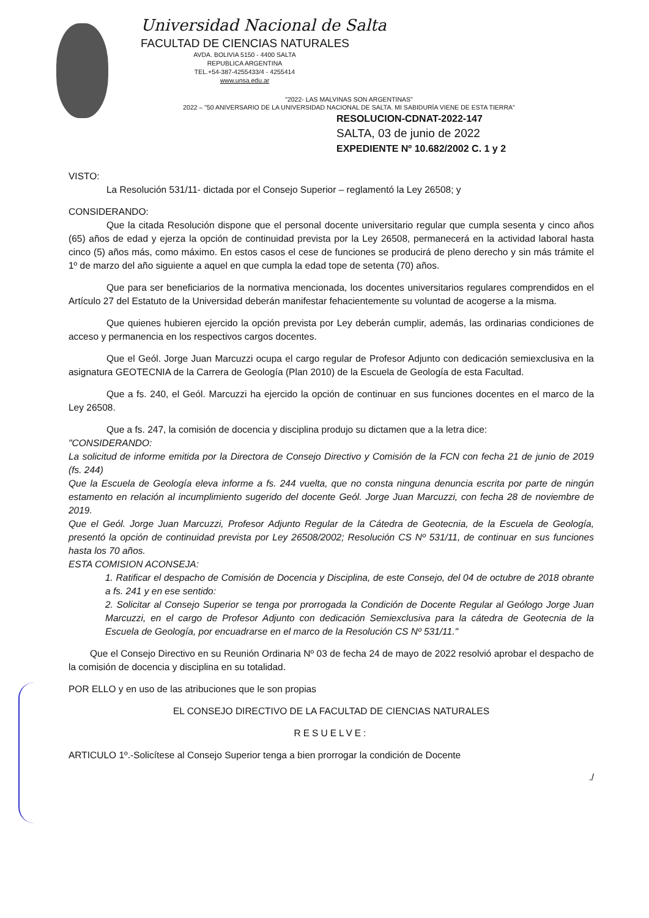Universidad Nacional de Salta
FACULTAD DE CIENCIAS NATURALES
AVDA. BOLIVIA 5150 - 4400 SALTA
REPUBLICA ARGENTINA
TEL.+54-387-4255433/4 - 4255414
www.unsa.edu.ar
"2022- LAS MALVINAS SON ARGENTINAS"
2022 – "50 ANIVERSARIO DE LA UNIVERSIDAD NACIONAL DE SALTA. MI SABIDURÍA VIENE DE ESTA TIERRA"
RESOLUCION-CDNAT-2022-147
SALTA, 03 de junio de 2022
EXPEDIENTE Nº 10.682/2002 C. 1 y 2
VISTO:
La Resolución 531/11- dictada por el Consejo Superior – reglamentó la Ley 26508; y
CONSIDERANDO:
Que la citada Resolución dispone que el personal docente universitario regular que cumpla sesenta y cinco años (65) años de edad y ejerza la opción de continuidad prevista por la Ley 26508, permanecerá en la actividad laboral hasta cinco (5) años más, como máximo. En estos casos el cese de funciones se producirá de pleno derecho y sin más trámite el 1º de marzo del año siguiente a aquel en que cumpla la edad tope de setenta (70) años.
Que para ser beneficiarios de la normativa mencionada, los docentes universitarios regulares comprendidos en el Artículo 27 del Estatuto de la Universidad deberán manifestar fehacientemente su voluntad de acogerse a la misma.
Que quienes hubieren ejercido la opción prevista por Ley deberán cumplir, además, las ordinarias condiciones de acceso y permanencia en los respectivos cargos docentes.
Que el Geól. Jorge Juan Marcuzzi ocupa el cargo regular de Profesor Adjunto con dedicación semiexclusiva en la asignatura GEOTECNIA de la Carrera de Geología (Plan 2010) de la Escuela de Geología de esta Facultad.
Que a fs. 240, el Geól. Marcuzzi ha ejercido la opción de continuar en sus funciones docentes en el marco de la Ley 26508.
Que a fs. 247, la comisión de docencia y disciplina produjo su dictamen que a la letra dice:
"CONSIDERANDO:
La solicitud de informe emitida por la Directora de Consejo Directivo y Comisión de la FCN con fecha 21 de junio de 2019 (fs. 244)
Que la Escuela de Geología eleva informe a fs. 244 vuelta, que no consta ninguna denuncia escrita por parte de ningún estamento en relación al incumplimiento sugerido del docente Geól. Jorge Juan Marcuzzi, con fecha 28 de noviembre de 2019.
Que el Geól. Jorge Juan Marcuzzi, Profesor Adjunto Regular de la Cátedra de Geotecnia, de la Escuela de Geología, presentó la opción de continuidad prevista por Ley 26508/2002; Resolución CS Nº 531/11, de continuar en sus funciones hasta los 70 años.
ESTA COMISION ACONSEJA:
1. Ratificar el despacho de Comisión de Docencia y Disciplina, de este Consejo, del 04 de octubre de 2018 obrante a fs. 241 y en ese sentido:
2. Solicitar al Consejo Superior se tenga por prorrogada la Condición de Docente Regular al Geólogo Jorge Juan Marcuzzi, en el cargo de Profesor Adjunto con dedicación Semiexclusiva para la cátedra de Geotecnia de la Escuela de Geología, por encuadrarse en el marco de la Resolución CS Nº 531/11."
Que el Consejo Directivo en su Reunión Ordinaria Nº 03 de fecha 24 de mayo de 2022 resolvió aprobar el despacho de la comisión de docencia y disciplina en su totalidad.
POR ELLO y en uso de las atribuciones que le son propias
EL CONSEJO DIRECTIVO DE LA FACULTAD DE CIENCIAS NATURALES
RESUELVE:
ARTICULO 1º.-Solicítese al Consejo Superior tenga a bien prorrogar la condición de Docente
./